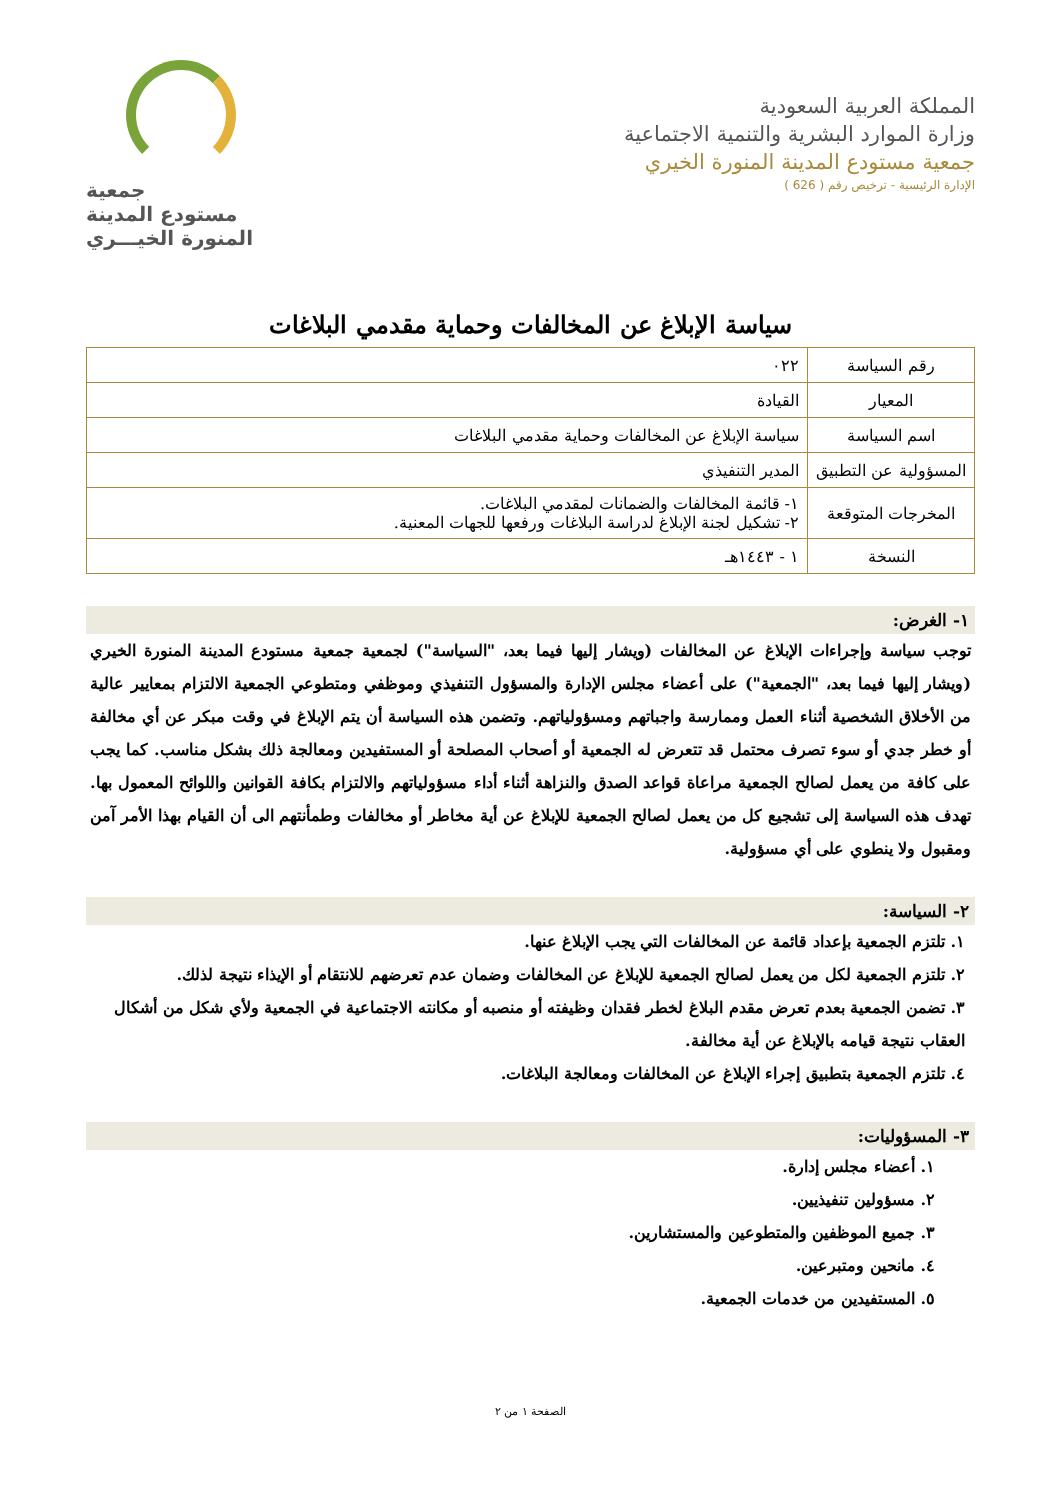المملكة العربية السعودية
وزارة الموارد البشرية والتنمية الاجتماعية
جمعية مستودع المدينة المنورة الخيري
الإدارة الرئيسية - ترخيص رقم ( 626 )
جمعية
مستودع المدينة
المنورة الخيـــري
سياسة الإبلاغ عن المخالفات وحماية مقدمي البلاغات
| رقم السياسة | ٠٢٢ |
| المعيار | القيادة |
| اسم السياسة | سياسة الإبلاغ عن المخالفات وحماية مقدمي البلاغات |
| المسؤولية عن التطبيق | المدير التنفيذي |
| المخرجات المتوقعة | ١- قائمة المخالفات والضمانات لمقدمي البلاغات. ٢- تشكيل لجنة الإبلاغ لدراسة البلاغات ورفعها للجهات المعنية. |
| النسخة | ١ - ١٤٤٣هـ |
١- الغرض:
توجب سياسة وإجراءات الإبلاغ عن المخالفات (ويشار إليها فيما بعد، "السياسة") لجمعية جمعية مستودع المدينة المنورة الخيري (ويشار إليها فيما بعد، "الجمعية") على أعضاء مجلس الإدارة والمسؤول التنفيذي وموظفي ومتطوعي الجمعية الالتزام بمعايير عالية من الأخلاق الشخصية أثناء العمل وممارسة واجباتهم ومسؤولياتهم. وتضمن هذه السياسة أن يتم الإبلاغ في وقت مبكر عن أي مخالفة أو خطر جدي أو سوء تصرف محتمل قد تتعرض له الجمعية أو أصحاب المصلحة أو المستفيدين ومعالجة ذلك بشكل مناسب. كما يجب على كافة من يعمل لصالح الجمعية مراعاة قواعد الصدق والنزاهة أثناء أداء مسؤولياتهم والالتزام بكافة القوانين واللوائح المعمول بها. تهدف هذه السياسة إلى تشجيع كل من يعمل لصالح الجمعية للإبلاغ عن أية مخاطر أو مخالفات وطمأنتهم الى أن القيام بهذا الأمر آمن ومقبول ولا ينطوي على أي مسؤولية.
٢- السياسة:
١. تلتزم الجمعية بإعداد قائمة عن المخالفات التي يجب الإبلاغ عنها.
٢. تلتزم الجمعية لكل من يعمل لصالح الجمعية للإبلاغ عن المخالفات وضمان عدم تعرضهم للانتقام أو الإيذاء نتيجة لذلك.
٣. تضمن الجمعية بعدم تعرض مقدم البلاغ لخطر فقدان وظيفته أو منصبه أو مكانته الاجتماعية في الجمعية ولأي شكل من أشكال العقاب نتيجة قيامه بالإبلاغ عن أية مخالفة.
٤. تلتزم الجمعية بتطبيق إجراء الإبلاغ عن المخالفات ومعالجة البلاغات.
٣- المسؤوليات:
١. أعضاء مجلس إدارة.
٢. مسؤولين تنفيذيين.
٣. جميع الموظفين والمتطوعين والمستشارين.
٤. مانحين ومتبرعين.
٥. المستفيدين من خدمات الجمعية.
الصفحة ١ من ٢